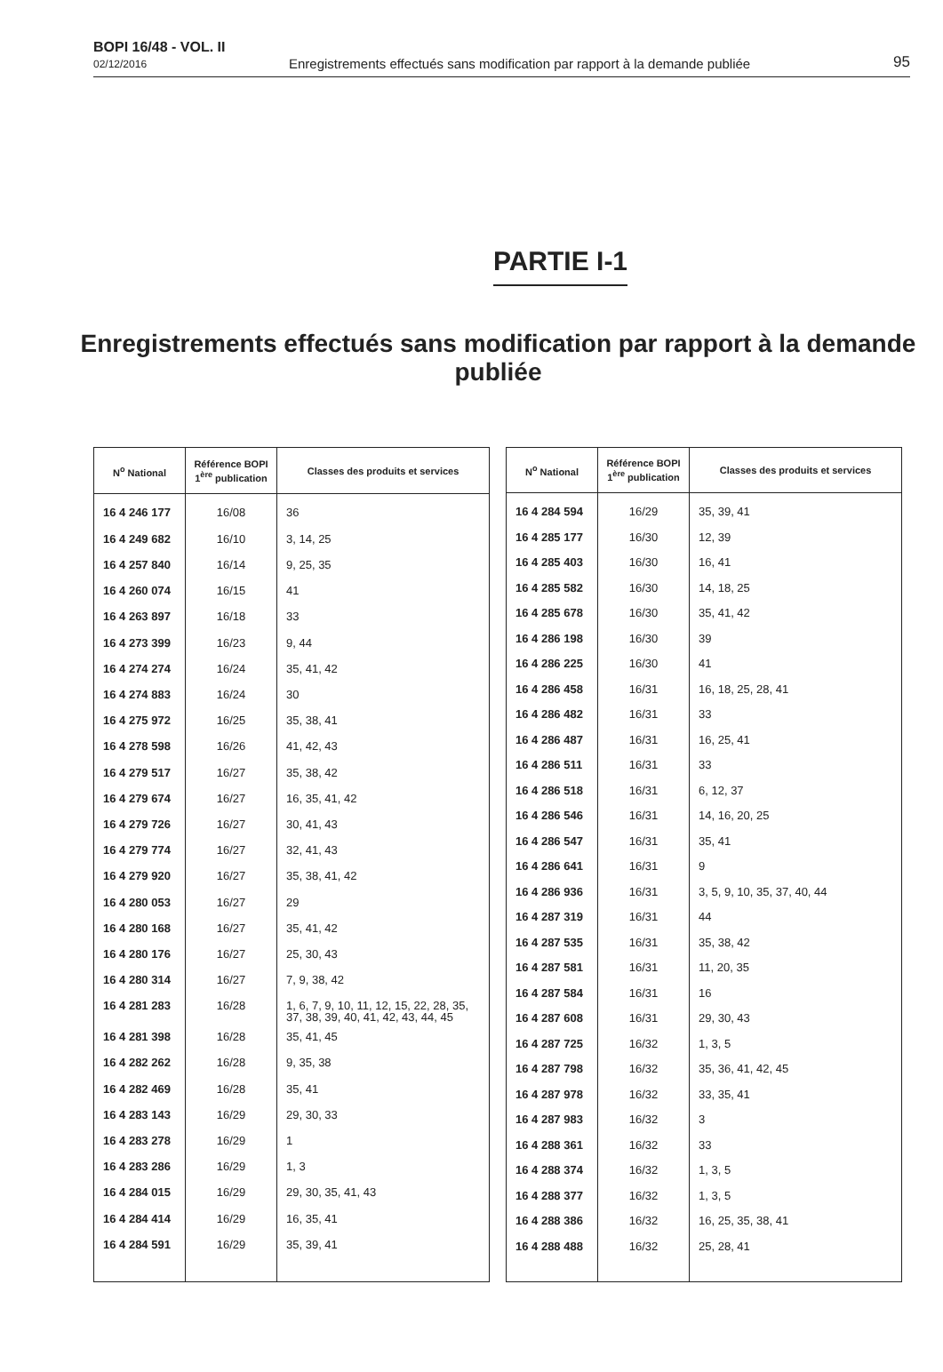BOPI 16/48 - VOL. II
02/12/2016
Enregistrements effectués sans modification par rapport à la demande publiée
95
PARTIE I-1
Enregistrements effectués sans modification par rapport à la demande publiée
| N<sup>o</sup> National | Référence BOPI 1<sup>ère</sup> publication | Classes des produits et services |
| --- | --- | --- |
| 16 4 246 177 | 16/08 | 36 |
| 16 4 249 682 | 16/10 | 3, 14, 25 |
| 16 4 257 840 | 16/14 | 9, 25, 35 |
| 16 4 260 074 | 16/15 | 41 |
| 16 4 263 897 | 16/18 | 33 |
| 16 4 273 399 | 16/23 | 9, 44 |
| 16 4 274 274 | 16/24 | 35, 41, 42 |
| 16 4 274 883 | 16/24 | 30 |
| 16 4 275 972 | 16/25 | 35, 38, 41 |
| 16 4 278 598 | 16/26 | 41, 42, 43 |
| 16 4 279 517 | 16/27 | 35, 38, 42 |
| 16 4 279 674 | 16/27 | 16, 35, 41, 42 |
| 16 4 279 726 | 16/27 | 30, 41, 43 |
| 16 4 279 774 | 16/27 | 32, 41, 43 |
| 16 4 279 920 | 16/27 | 35, 38, 41, 42 |
| 16 4 280 053 | 16/27 | 29 |
| 16 4 280 168 | 16/27 | 35, 41, 42 |
| 16 4 280 176 | 16/27 | 25, 30, 43 |
| 16 4 280 314 | 16/27 | 7, 9, 38, 42 |
| 16 4 281 283 | 16/28 | 1, 6, 7, 9, 10, 11, 12, 15, 22, 28, 35, 37, 38, 39, 40, 41, 42, 43, 44, 45 |
| 16 4 281 398 | 16/28 | 35, 41, 45 |
| 16 4 282 262 | 16/28 | 9, 35, 38 |
| 16 4 282 469 | 16/28 | 35, 41 |
| 16 4 283 143 | 16/29 | 29, 30, 33 |
| 16 4 283 278 | 16/29 | 1 |
| 16 4 283 286 | 16/29 | 1, 3 |
| 16 4 284 015 | 16/29 | 29, 30, 35, 41, 43 |
| 16 4 284 414 | 16/29 | 16, 35, 41 |
| 16 4 284 591 | 16/29 | 35, 39, 41 |
| N<sup>o</sup> National | Référence BOPI 1<sup>ère</sup> publication | Classes des produits et services |
| --- | --- | --- |
| 16 4 284 594 | 16/29 | 35, 39, 41 |
| 16 4 285 177 | 16/30 | 12, 39 |
| 16 4 285 403 | 16/30 | 16, 41 |
| 16 4 285 582 | 16/30 | 14, 18, 25 |
| 16 4 285 678 | 16/30 | 35, 41, 42 |
| 16 4 286 198 | 16/30 | 39 |
| 16 4 286 225 | 16/30 | 41 |
| 16 4 286 458 | 16/31 | 16, 18, 25, 28, 41 |
| 16 4 286 482 | 16/31 | 33 |
| 16 4 286 487 | 16/31 | 16, 25, 41 |
| 16 4 286 511 | 16/31 | 33 |
| 16 4 286 518 | 16/31 | 6, 12, 37 |
| 16 4 286 546 | 16/31 | 14, 16, 20, 25 |
| 16 4 286 547 | 16/31 | 35, 41 |
| 16 4 286 641 | 16/31 | 9 |
| 16 4 286 936 | 16/31 | 3, 5, 9, 10, 35, 37, 40, 44 |
| 16 4 287 319 | 16/31 | 44 |
| 16 4 287 535 | 16/31 | 35, 38, 42 |
| 16 4 287 581 | 16/31 | 11, 20, 35 |
| 16 4 287 584 | 16/31 | 16 |
| 16 4 287 608 | 16/31 | 29, 30, 43 |
| 16 4 287 725 | 16/32 | 1, 3, 5 |
| 16 4 287 798 | 16/32 | 35, 36, 41, 42, 45 |
| 16 4 287 978 | 16/32 | 33, 35, 41 |
| 16 4 287 983 | 16/32 | 3 |
| 16 4 288 361 | 16/32 | 33 |
| 16 4 288 374 | 16/32 | 1, 3, 5 |
| 16 4 288 377 | 16/32 | 1, 3, 5 |
| 16 4 288 386 | 16/32 | 16, 25, 35, 38, 41 |
| 16 4 288 488 | 16/32 | 25, 28, 41 |